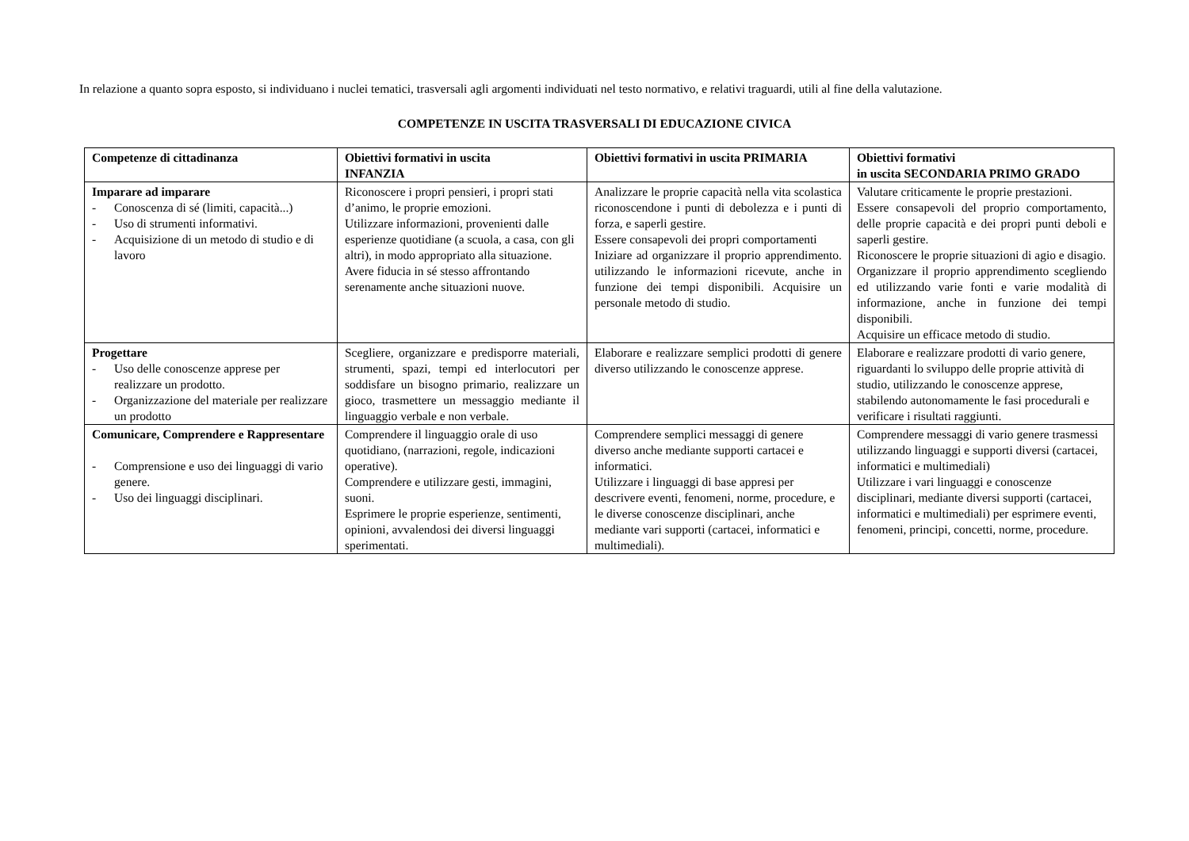In relazione a quanto sopra esposto, si individuano i nuclei tematici, trasversali agli argomenti individuati nel testo normativo, e relativi traguardi, utili al fine della valutazione.
COMPETENZE IN USCITA TRASVERSALI DI EDUCAZIONE CIVICA
| Competenze di cittadinanza | Obiettivi formativi in uscita INFANZIA | Obiettivi formativi in uscita PRIMARIA | Obiettivi formativi in uscita SECONDARIA PRIMO GRADO |
| --- | --- | --- | --- |
| Imparare ad imparare - Conoscenza di sé (limiti, capacità...) - Uso di strumenti informativi. - Acquisizione di un metodo di studio e di lavoro | Riconoscere i propri pensieri, i propri stati d’animo, le proprie emozioni. Utilizzare informazioni, provenienti dalle esperienze quotidiane (a scuola, a casa, con gli altri), in modo appropriato alla situazione. Avere fiducia in sé stesso affrontando serenamente anche situazioni nuove. | Analizzare le proprie capacità nella vita scolastica riconoscendone i punti di debolezza e i punti di forza, e saperli gestire. Essere consapevoli dei propri comportamenti Iniziare ad organizzare il proprio apprendimento. utilizzando le informazioni ricevute, anche in funzione dei tempi disponibili. Acquisire un personale metodo di studio. | Valutare criticamente le proprie prestazioni. Essere consapevoli del proprio comportamento, delle proprie capacità e dei propri punti deboli e saperli gestire. Riconoscere le proprie situazioni di agio e disagio. Organizzare il proprio apprendimento scegliendo ed utilizzando varie fonti e varie modalità di informazione, anche in funzione dei tempi disponibili. Acquisire un efficace metodo di studio. |
| Progettare - Uso delle conoscenze apprese per realizzare un prodotto. - Organizzazione del materiale per realizzare un prodotto | Scegliere, organizzare e predisporre materiali, strumenti, spazi, tempi ed interlocutori per soddisfare un bisogno primario, realizzare un gioco, trasmettere un messaggio mediante il linguaggio verbale e non verbale. | Elaborare e realizzare semplici prodotti di genere diverso utilizzando le conoscenze apprese. | Elaborare e realizzare prodotti di vario genere, riguardanti lo sviluppo delle proprie attività di studio, utilizzando le conoscenze apprese, stabilendo autonomamente le fasi procedurali e verificare i risultati raggiunti. |
| Comunicare, Comprendere e Rappresentare - Comprensione e uso dei linguaggi di vario genere. - Uso dei linguaggi disciplinari. | Comprendere il linguaggio orale di uso quotidiano, (narrazioni, regole, indicazioni operative). Comprendere e utilizzare gesti, immagini, suoni. Esprimere le proprie esperienze, sentimenti, opinioni, avvalendosi dei diversi linguaggi sperimentati. | Comprendere semplici messaggi di genere diverso anche mediante supporti cartacei e informatici. Utilizzare i linguaggi di base appresi per descrivere eventi, fenomeni, norme, procedure, e le diverse conoscenze disciplinari, anche mediante vari supporti (cartacei, informatici e multimediali). | Comprendere messaggi di vario genere trasmessi utilizzando linguaggi e supporti diversi (cartacei, informatici e multimediali) Utilizzare i vari linguaggi e conoscenze disciplinari, mediante diversi supporti (cartacei, informatici e multimediali) per esprimere eventi, fenomeni, principi, concetti, norme, procedure. |